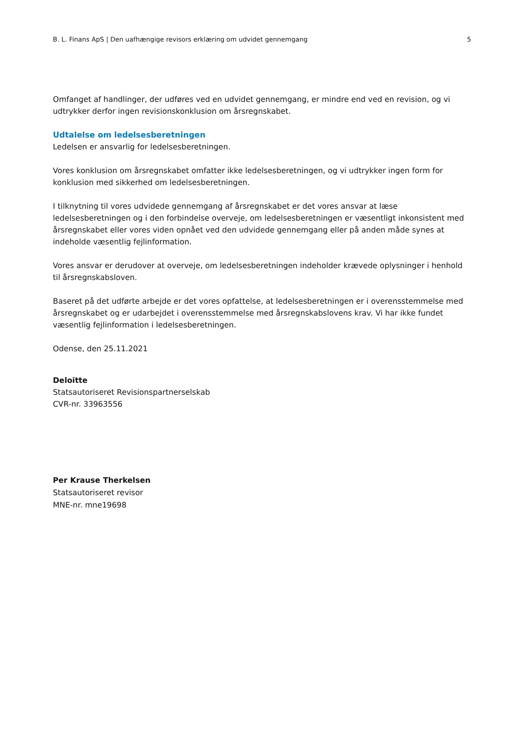B. L. Finans ApS | Den uafhængige revisors erklæring om udvidet gennemgang 5
Omfanget af handlinger, der udføres ved en udvidet gennemgang, er mindre end ved en revision, og vi udtrykker derfor ingen revisionskonklusion om årsregnskabet.
Udtalelse om ledelsesberetningen
Ledelsen er ansvarlig for ledelsesberetningen.
Vores konklusion om årsregnskabet omfatter ikke ledelsesberetningen, og vi udtrykker ingen form for konklusion med sikkerhed om ledelsesberetningen.
I tilknytning til vores udvidede gennemgang af årsregnskabet er det vores ansvar at læse ledelsesberetningen og i den forbindelse overveje, om ledelsesberetningen er væsentligt inkonsistent med årsregnskabet eller vores viden opnået ved den udvidede gennemgang eller på anden måde synes at indeholde væsentlig fejlinformation.
Vores ansvar er derudover at overveje, om ledelsesberetningen indeholder krævede oplysninger i henhold til årsregnskabsloven.
Baseret på det udførte arbejde er det vores opfattelse, at ledelsesberetningen er i overensstemmelse med årsregnskabet og er udarbejdet i overensstemmelse med årsregnskabslovens krav. Vi har ikke fundet væsentlig fejlinformation i ledelsesberetningen.
Odense, den 25.11.2021
Deloitte
Statsautoriseret Revisionspartnerselskab
CVR-nr. 33963556
Per Krause Therkelsen
Statsautoriseret revisor
MNE-nr. mne19698